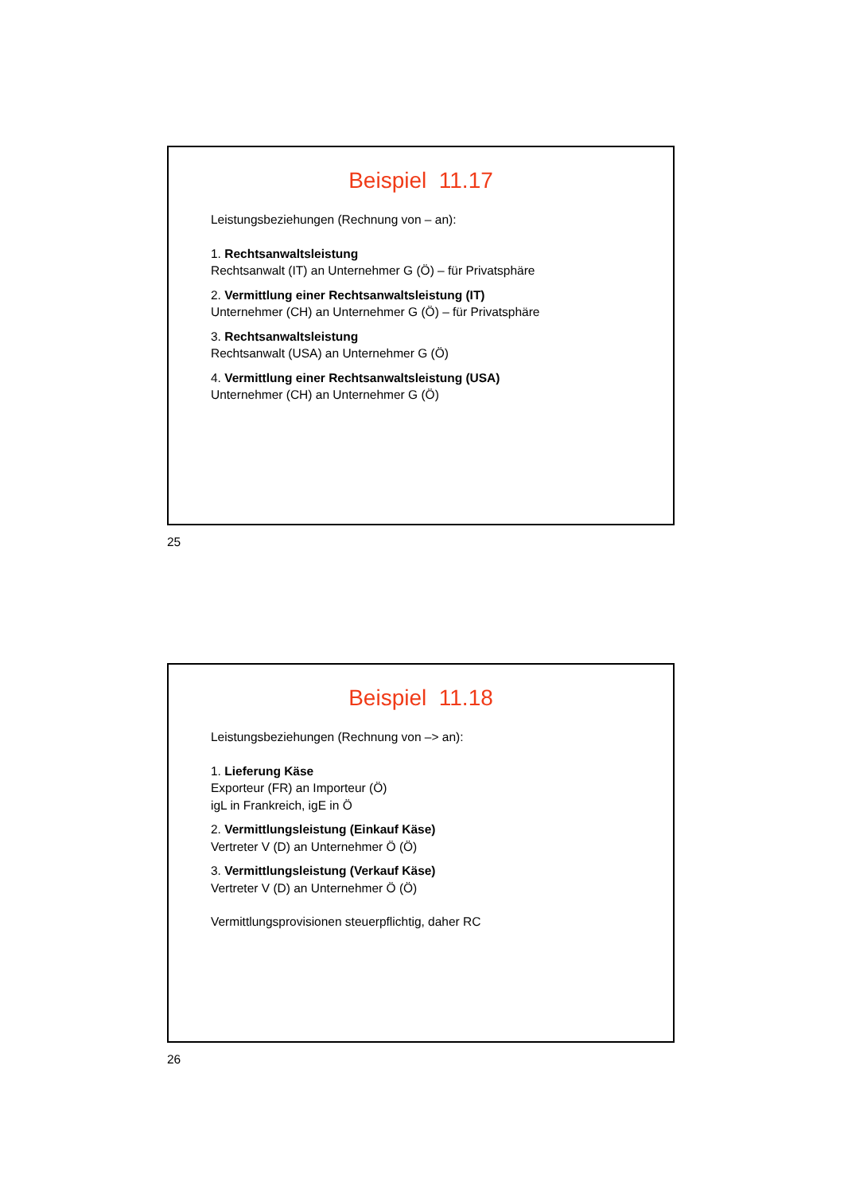Beispiel 11.17
Leistungsbeziehungen (Rechnung von – an):
1. Rechtsanwaltsleistung
Rechtsanwalt (IT) an Unternehmer G (Ö) – für Privatsphäre
2. Vermittlung einer Rechtsanwaltsleistung (IT)
Unternehmer (CH) an Unternehmer G (Ö) – für Privatsphäre
3. Rechtsanwaltsleistung
Rechtsanwalt (USA) an Unternehmer G (Ö)
4. Vermittlung einer Rechtsanwaltsleistung (USA)
Unternehmer (CH) an Unternehmer G (Ö)
25
Beispiel 11.18
Leistungsbeziehungen (Rechnung von –> an):
1. Lieferung Käse
Exporteur (FR) an Importeur (Ö)
igL in Frankreich, igE in Ö
2. Vermittlungsleistung (Einkauf Käse)
Vertreter V (D) an Unternehmer Ö (Ö)
3. Vermittlungsleistung (Verkauf Käse)
Vertreter V (D) an Unternehmer Ö (Ö)
Vermittlungsprovisionen steuerpflichtig, daher RC
26